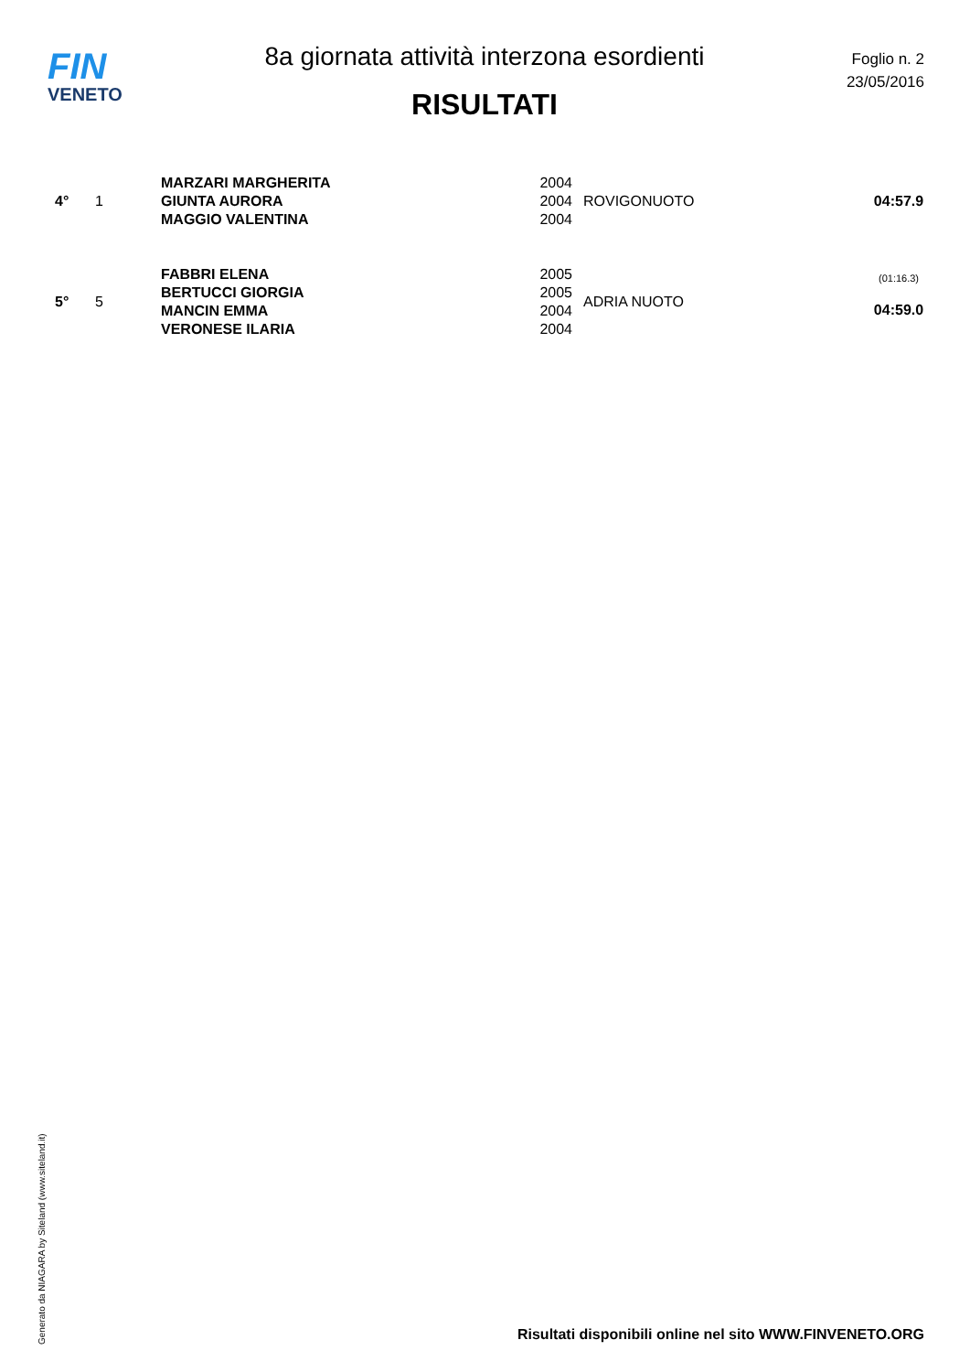FIN
VENETO
8a giornata attività interzona esordienti
RISULTATI
Foglio n. 2
23/05/2016
| 4° | 1 | MARZARI MARGHERITA | 2004 | ROVIGONUOTO | 04:57.9 |
| | | GIUNTA AURORA | 2004 | | |
| | | MAGGIO VALENTINA | 2004 | | |
| 5° | 5 | FABBRI ELENA | 2005 | ADRIA NUOTO | (01:16.3) 04:59.0 |
| | | BERTUCCI GIORGIA | 2005 | | |
| | | MANCIN EMMA | 2004 | | |
| | | VERONESE ILARIA | 2004 | | |
Generato da NIAGARA by Siteland (www.siteland.it)
Risultati disponibili online nel sito WWW.FINVENETO.ORG